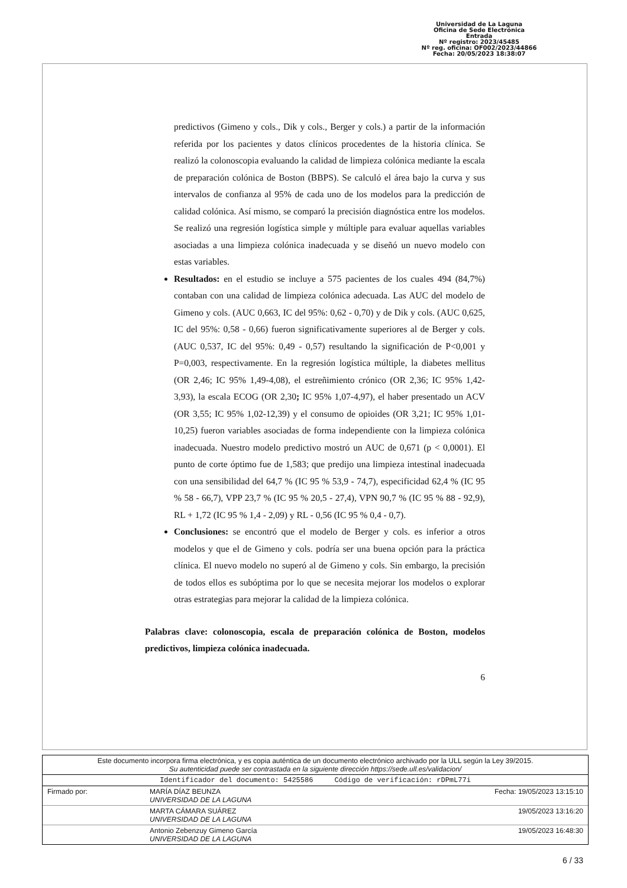Universidad de La Laguna
Oficina de Sede Electrónica
Entrada
Nº registro: 2023/45485
Nº reg. oficina: OF002/2023/44866
Fecha: 20/05/2023 18:38:07
predictivos (Gimeno y cols., Dik y cols., Berger y cols.) a partir de la información referida por los pacientes y datos clínicos procedentes de la historia clínica. Se realizó la colonoscopia evaluando la calidad de limpieza colónica mediante la escala de preparación colónica de Boston (BBPS). Se calculó el área bajo la curva y sus intervalos de confianza al 95% de cada uno de los modelos para la predicción de calidad colónica. Así mismo, se comparó la precisión diagnóstica entre los modelos. Se realizó una regresión logística simple y múltiple para evaluar aquellas variables asociadas a una limpieza colónica inadecuada y se diseñó un nuevo modelo con estas variables.
Resultados: en el estudio se incluye a 575 pacientes de los cuales 494 (84,7%) contaban con una calidad de limpieza colónica adecuada. Las AUC del modelo de Gimeno y cols. (AUC 0,663, IC del 95%: 0,62 - 0,70) y de Dik y cols. (AUC 0,625, IC del 95%: 0,58 - 0,66) fueron significativamente superiores al de Berger y cols. (AUC 0,537, IC del 95%: 0,49 - 0,57) resultando la significación de P<0,001 y P=0,003, respectivamente. En la regresión logística múltiple, la diabetes mellitus (OR 2,46; IC 95% 1,49-4,08), el estreñimiento crónico (OR 2,36; IC 95% 1,42-3,93), la escala ECOG (OR 2,30; IC 95% 1,07-4,97), el haber presentado un ACV (OR 3,55; IC 95% 1,02-12,39) y el consumo de opioides (OR 3,21; IC 95% 1,01-10,25) fueron variables asociadas de forma independiente con la limpieza colónica inadecuada. Nuestro modelo predictivo mostró un AUC de 0,671 (p < 0,0001). El punto de corte óptimo fue de 1,583; que predijo una limpieza intestinal inadecuada con una sensibilidad del 64,7 % (IC 95 % 53,9 - 74,7), especificidad 62,4 % (IC 95 % 58 - 66,7), VPP 23,7 % (IC 95 % 20,5 - 27,4), VPN 90,7 % (IC 95 % 88 - 92,9), RL + 1,72 (IC 95 % 1,4 - 2,09) y RL - 0,56 (IC 95 % 0,4 - 0,7).
Conclusiones: se encontró que el modelo de Berger y cols. es inferior a otros modelos y que el de Gimeno y cols. podría ser una buena opción para la práctica clínica. El nuevo modelo no superó al de Gimeno y cols. Sin embargo, la precisión de todos ellos es subóptima por lo que se necesita mejorar los modelos o explorar otras estrategias para mejorar la calidad de la limpieza colónica.
Palabras clave: colonoscopia, escala de preparación colónica de Boston, modelos predictivos, limpieza colónica inadecuada.
6
| Este documento incorpora firma electrónica, y es copia auténtica de un documento electrónico archivado por la ULL según la Ley 39/2015. Su autenticidad puede ser contrastada en la siguiente dirección https://sede.ull.es/validacion/ | | |
| Identificador del documento: 5425586 Código de verificación: rDPmL77i | | |
| Firmado por: | MARÍA DÍAZ BEUNZA UNIVERSIDAD DE LA LAGUNA | Fecha: 19/05/2023 13:15:10 |
| | MARTA CÁMARA SUÁREZ UNIVERSIDAD DE LA LAGUNA | 19/05/2023 13:16:20 |
| | Antonio Zebenzuy Gimeno García UNIVERSIDAD DE LA LAGUNA | 19/05/2023 16:48:30 |
6 / 33